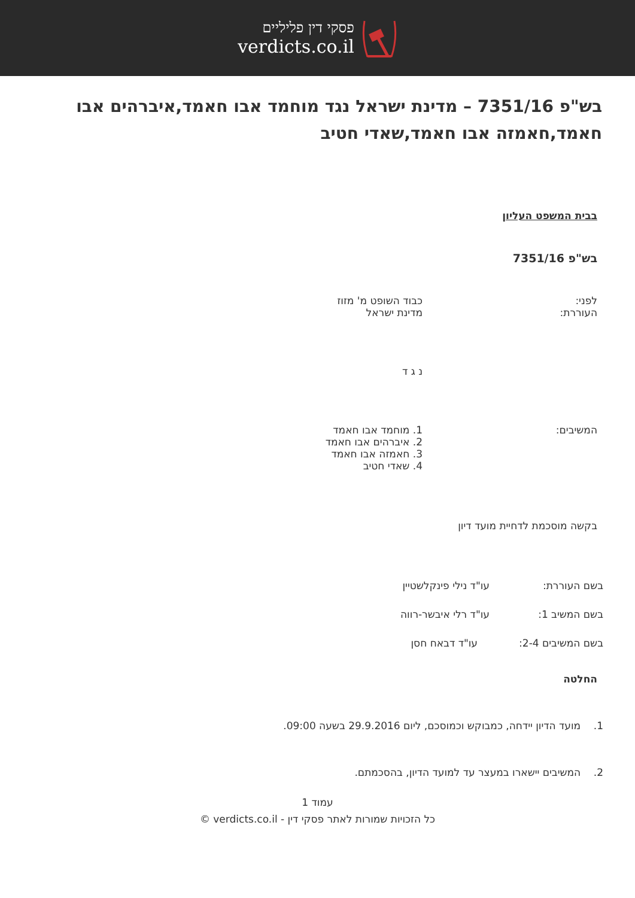פסקי דין פליליים
verdicts.co.il
בש"פ 7351/16 – מדינת ישראל נגד מוחמד אבו חאמד,איברהים אבו חאמד,חאמזה אבו חאמד,שאדי חטיב
בבית המשפט העליון
בש"פ 7351/16
לפני:
העוררת:
כבוד השופט מ' מזוז
מדינת ישראל
נ ג ד
המשיבים: 1. מוחמד אבו חאמד
2. איברהים אבו חאמד
3. חאמזה אבו חאמד
4. שאדי חטיב
בקשה מוסכמת לדחיית מועד דיון
בשם העוררת: עו"ד נילי פינקלשטיין
בשם המשיב 1: עו"ד רלי איבשר-רווה
בשם המשיבים 2-4: עו"ד דבאח חסן
החלטה
1. מועד הדיון יידחה, כמבוקש וכמוסכם, ליום 29.9.2016 בשעה 09:00.
2. המשיבים יישארו במעצר עד למועד הדיון, בהסכמתם.
עמוד 1
כל הזכויות שמורות לאתר פסקי דין - verdicts.co.il ©